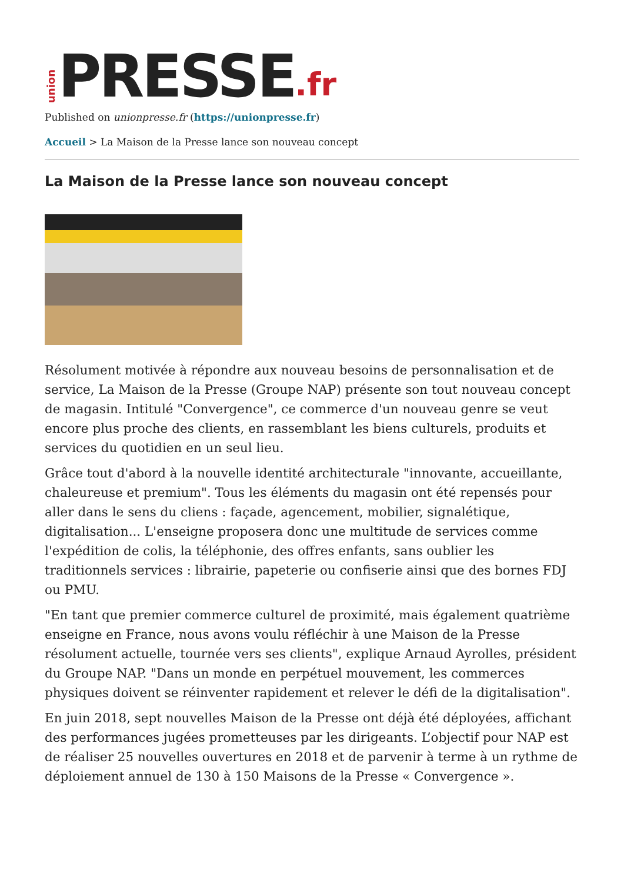union PRESSE.fr
Published on unionpresse.fr (https://unionpresse.fr)
Accueil > La Maison de la Presse lance son nouveau concept
La Maison de la Presse lance son nouveau concept
Résolument motivée à répondre aux nouveau besoins de personnalisation et de service, La Maison de la Presse (Groupe NAP) présente son tout nouveau concept de magasin. Intitulé "Convergence", ce commerce d'un nouveau genre se veut encore plus proche des clients, en rassemblant les biens culturels, produits et services du quotidien en un seul lieu.
Grâce tout d'abord à la nouvelle identité architecturale "innovante, accueillante, chaleureuse et premium". Tous les éléments du magasin ont été repensés pour aller dans le sens du cliens : façade, agencement, mobilier, signalétique, digitalisation... L'enseigne proposera donc une multitude de services comme l'expédition de colis, la téléphonie, des offres enfants, sans oublier les traditionnels services : librairie, papeterie ou confiserie ainsi que des bornes FDJ ou PMU.
"En tant que premier commerce culturel de proximité, mais également quatrième enseigne en France, nous avons voulu réfléchir à une Maison de la Presse résolument actuelle, tournée vers ses clients", explique Arnaud Ayrolles, président du Groupe NAP. "Dans un monde en perpétuel mouvement, les commerces physiques doivent se réinventer rapidement et relever le défi de la digitalisation".
En juin 2018, sept nouvelles Maison de la Presse ont déjà été déployées, affichant des performances jugées prometteuses par les dirigeants. L’objectif pour NAP est de réaliser 25 nouvelles ouvertures en 2018 et de parvenir à terme à un rythme de déploiement annuel de 130 à 150 Maisons de la Presse « Convergence ».